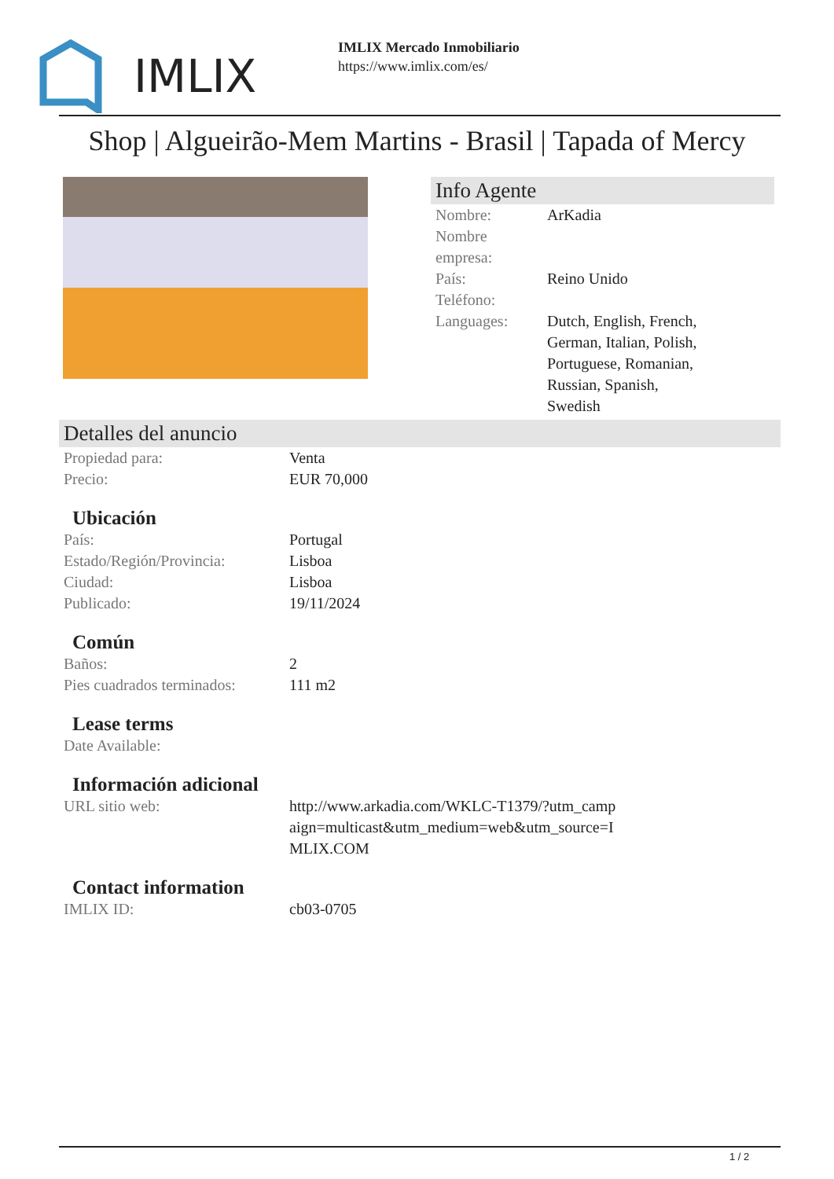IMLIX
IMLIX Mercado Inmobiliario
https://www.imlix.com/es/
Shop | Algueirão-Mem Martins - Brasil | Tapada of Mercy
Info Agente
| Nombre: | ArKadia |
| Nombre empresa: | |
| País: | Reino Unido |
| Teléfono: | |
| Languages: | Dutch, English, French, German, Italian, Polish, Portuguese, Romanian, Russian, Spanish, Swedish |
Detalles del anuncio
| Propiedad para: | Venta |
| Precio: | EUR 70,000 |
Ubicación
| País: | Portugal |
| Estado/Región/Provincia: | Lisboa |
| Ciudad: | Lisboa |
| Publicado: | 19/11/2024 |
Común
| Baños: | 2 |
| Pies cuadrados terminados: | 111 m2 |
Lease terms
| Date Available: | |
Información adicional
| URL sitio web: | http://www.arkadia.com/WKLC-T1379/?utm_camp aign=multicast&utm_medium=web&utm_source=I MLIX.COM |
Contact information
| IMLIX ID: | cb03-0705 |
1 / 2